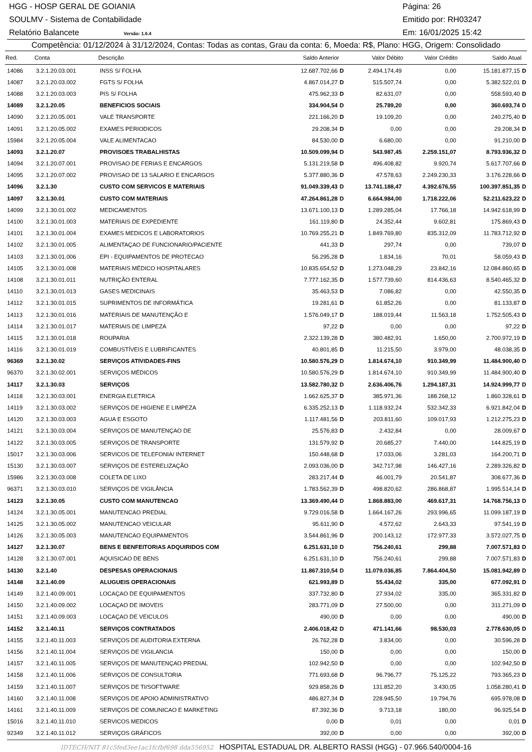HGG - HOSP GERAL DE GOIANIA Página: 26
SOULMV - Sistema de Contabilidade Emitido por: RH03247
Relatório Balancete Versão: 1.6.4 Em: 16/01/2025 15:42
Competência: 01/12/2024 à 31/12/2024, Contas: Todas as contas, Grau da conta: 6, Moeda: R$, Plano: HGG, Origem: Consolidado
| Red. | Conta | Descrição | Saldo Anterior | | Valor Débito | Valor Crédito | Saldo Atual | |
| --- | --- | --- | --- | --- | --- | --- | --- | --- |
| 14086 | 3.2.1.20.03.001 | INSS S/ FOLHA | 12.687.702,66 | D | 2.494.174,49 | 0,00 | 15.181.877,15 | D |
| 14087 | 3.2.1.20.03.002 | FGTS S/ FOLHA | 4.867.014,27 | D | 515.507,74 | 0,00 | 5.382.522,01 | D |
| 14088 | 3.2.1.20.03.003 | PIS S/ FOLHA | 475.962,33 | D | 82.631,07 | 0,00 | 558.593,40 | D |
| 14089 | 3.2.1.20.05 | BENEFICIOS SOCIAIS | 334.904,54 | D | 25.789,20 | 0,00 | 360.693,74 | D |
| 14090 | 3.2.1.20.05.001 | VALE TRANSPORTE | 221.166,20 | D | 19.109,20 | 0,00 | 240.275,40 | D |
| 14091 | 3.2.1.20.05.002 | EXAMES PERIODICOS | 29.208,34 | D | 0,00 | 0,00 | 29.208,34 | D |
| 15984 | 3.2.1.20.05.004 | VALE ALIMENTACAO | 84.530,00 | D | 6.680,00 | 0,00 | 91.210,00 | D |
| 14093 | 3.2.1.20.07 | PROVISOES TRABALHISTAS | 10.509.099,94 | D | 543.987,45 | 2.259.151,07 | 8.793.936,32 | D |
| 14094 | 3.2.1.20.07.001 | PROVISAO DE FERIAS E ENCARGOS | 5.131.219,58 | D | 496.408,82 | 9.920,74 | 5.617.707,66 | D |
| 14095 | 3.2.1.20.07.002 | PROVISAO DE 13 SALARIO E ENCARGOS | 5.377.880,36 | D | 47.578,63 | 2.249.230,33 | 3.176.228,66 | D |
| 14096 | 3.2.1.30 | CUSTO COM SERVICOS E MATERIAIS | 91.049.339,43 | D | 13.741.188,47 | 4.392.676,55 | 100.397.851,35 | D |
| 14097 | 3.2.1.30.01 | CUSTO COM MATERIAIS | 47.264.861,28 | D | 6.664.984,00 | 1.718.222,06 | 52.211.623,22 | D |
| 14099 | 3.2.1.30.01.002 | MEDICAMENTOS | 13.671.100,13 | D | 1.289.285,04 | 17.766,18 | 14.942.618,99 | D |
| 14100 | 3.2.1.30.01.003 | MATERIAIS DE EXPEDIENTE | 161.119,80 | D | 24.352,44 | 9.602,81 | 175.869,43 | D |
| 14101 | 3.2.1.30.01.004 | EXAMES MEDICOS E LABORATORIOS | 10.769.255,21 | D | 1.849.769,80 | 835.312,09 | 11.783.712,92 | D |
| 14102 | 3.2.1.30.01.005 | ALIMENTAÇAO DE FUNCIONARIO/PACIENTE | 441,33 | D | 297,74 | 0,00 | 739,07 | D |
| 14103 | 3.2.1.30.01.006 | EPI - EQUIPAMENTOS DE PROTECAO | 56.295,28 | D | 1.834,16 | 70,01 | 58.059,43 | D |
| 14105 | 3.2.1.30.01.008 | MATERIAIS MÉDICO HOSPITALARES | 10.835.654,52 | D | 1.273.048,29 | 23.842,16 | 12.084.860,65 | D |
| 14108 | 3.2.1.30.01.011 | NUTRIÇÃO ENTERAL | 7.777.162,35 | D | 1.577.739,60 | 814.436,63 | 8.540.465,32 | D |
| 14110 | 3.2.1.30.01.013 | GASES MEDICINAIS | 35.463,53 | D | 7.086,82 | 0,00 | 42.550,35 | D |
| 14112 | 3.2.1.30.01.015 | SUPRIMENTOS DE INFORMÁTICA | 19.281,61 | D | 61.852,26 | 0,00 | 81.133,87 | D |
| 14113 | 3.2.1.30.01.016 | MATERIAIS DE MANUTENÇÃO E | 1.576.049,17 | D | 188.019,44 | 11.563,18 | 1.752.505,43 | D |
| 14114 | 3.2.1.30.01.017 | MATERIAIS DE LIMPEZA | 97,22 | D | 0,00 | 0,00 | 97,22 | D |
| 14115 | 3.2.1.30.01.018 | ROUPARIA | 2.322.139,28 | D | 380.482,91 | 1.650,00 | 2.700.972,19 | D |
| 14116 | 3.2.1.30.01.019 | COMBUSTÍVEIS E LUBRIFICANTES | 40.801,85 | D | 11.215,50 | 3.979,00 | 48.038,35 | D |
| 96369 | 3.2.1.30.02 | SERVIÇOS ATIVIDADES-FINS | 10.580.576,29 | D | 1.814.674,10 | 910.349,99 | 11.484.900,40 | D |
| 96370 | 3.2.1.30.02.001 | SERVIÇOS MÉDICOS | 10.580.576,29 | D | 1.814.674,10 | 910.349,99 | 11.484.900,40 | D |
| 14117 | 3.2.1.30.03 | SERVIÇOS | 13.582.780,32 | D | 2.636.406,76 | 1.294.187,31 | 14.924.999,77 | D |
| 14118 | 3.2.1.30.03.001 | ENERGIA ELETRICA | 1.662.625,37 | D | 385.971,36 | 188.268,12 | 1.860.328,61 | D |
| 14119 | 3.2.1.30.03.002 | SERVIÇOS DE HIGIENE E LIMPEZA | 6.335.252,13 | D | 1.118.932,24 | 532.342,33 | 6.921.842,04 | D |
| 14120 | 3.2.1.30.03.003 | AGUA E ESGOTO | 1.117.481,56 | D | 203.811,60 | 109.017,93 | 1.212.275,23 | D |
| 14121 | 3.2.1.30.03.004 | SERVIÇOS DE MANUTENÇAO DE | 25.576,83 | D | 2.432,84 | 0,00 | 28.009,67 | D |
| 14122 | 3.2.1.30.03.005 | SERVIÇOS DE TRANSPORTE | 131.579,92 | D | 20.685,27 | 7.440,00 | 144.825,19 | D |
| 15017 | 3.2.1.30.03.006 | SERVICOS DE TELEFONIA/ INTERNET | 150.448,68 | D | 17.033,06 | 3.281,03 | 164.200,71 | D |
| 15130 | 3.2.1.30.03.007 | SERVIÇOS DE ESTERELIZAÇÃO | 2.093.036,00 | D | 342.717,98 | 146.427,16 | 2.289.326,82 | D |
| 15986 | 3.2.1.30.03.008 | COLETA DE LIXO | 283.217,44 | D | 46.001,79 | 20.541,87 | 308.677,36 | D |
| 96371 | 3.2.1.30.03.010 | SERVIÇOS DE VIGILÂNCIA | 1.783.562,39 | D | 498.820,62 | 286.868,87 | 1.995.514,14 | D |
| 14123 | 3.2.1.30.05 | CUSTO COM MANUTENCAO | 13.369.490,44 | D | 1.868.883,00 | 469.617,31 | 14.768.756,13 | D |
| 14124 | 3.2.1.30.05.001 | MANUTENCAO PREDIAL | 9.729.016,58 | D | 1.664.167,26 | 293.996,65 | 11.099.187,19 | D |
| 14125 | 3.2.1.30.05.002 | MANUTENCAO VEICULAR | 95.611,90 | D | 4.572,62 | 2.643,33 | 97.541,19 | D |
| 14126 | 3.2.1.30.05.003 | MANUTENCAO EQUIPAMENTOS | 3.544.861,96 | D | 200.143,12 | 172.977,33 | 3.572.027,75 | D |
| 14127 | 3.2.1.30.07 | BENS E BENFEITORIAS ADQUIRIDOS COM | 6.251.631,10 | D | 756.240,61 | 299,88 | 7.007.571,83 | D |
| 14128 | 3.2.1.30.07.001 | AQUISICAO DE BENS | 6.251.631,10 | D | 756.240,61 | 299,88 | 7.007.571,83 | D |
| 14130 | 3.2.1.40 | DESPESAS OPERACIONAIS | 11.867.310,54 | D | 11.079.036,85 | 7.864.404,50 | 15.081.942,89 | D |
| 14148 | 3.2.1.40.09 | ALUGUEIS OPERACIONAIS | 621.993,89 | D | 55.434,02 | 335,00 | 677.092,91 | D |
| 14149 | 3.2.1.40.09.001 | LOCAÇAO DE EQUIPAMENTOS | 337.732,80 | D | 27.934,02 | 335,00 | 365.331,82 | D |
| 14150 | 3.2.1.40.09.002 | LOCAÇAO DE IMOVEIS | 283.771,09 | D | 27.500,00 | 0,00 | 311.271,09 | D |
| 14151 | 3.2.1.40.09.003 | LOCAÇAO DE VEICULOS | 490,00 | D | 0,00 | 0,00 | 490,00 | D |
| 14152 | 3.2.1.40.11 | SERVIÇOS CONTRATADOS | 2.406.018,42 | D | 471.141,66 | 98.530,03 | 2.778.630,05 | D |
| 14155 | 3.2.1.40.11.003 | SERVIÇOS DE AUDITORIA EXTERNA | 26.762,28 | D | 3.834,00 | 0,00 | 30.596,28 | D |
| 14156 | 3.2.1.40.11.004 | SERVIÇOS DE VIGILANCIA | 150,00 | D | 0,00 | 0,00 | 150,00 | D |
| 14157 | 3.2.1.40.11.005 | SERVIÇOS DE MANUTENÇAO PREDIAL | 102.942,50 | D | 0,00 | 0,00 | 102.942,50 | D |
| 14158 | 3.2.1.40.11.006 | SERVIÇOS DE CONSULTORIA | 771.693,68 | D | 96.796,77 | 75.125,22 | 793.365,23 | D |
| 14159 | 3.2.1.40.11.007 | SERVIÇOS DE TI/SOFTWARE | 929.858,26 | D | 131.852,20 | 3.430,05 | 1.058.280,41 | D |
| 14160 | 3.2.1.40.11.008 | SERVIÇOS DE APOIO ADMINISTRATIVO | 486.827,34 | D | 228.945,50 | 19.794,76 | 695.978,08 | D |
| 14161 | 3.2.1.40.11.009 | SERVIÇOS DE COMUNICAO E MARKETING | 87.392,36 | D | 9.713,18 | 180,00 | 96.925,54 | D |
| 15016 | 3.2.1.40.11.010 | SERVICOS MEDICOS | 0,00 | D | 0,01 | 0,00 | 0,01 | D |
| 92349 | 3.2.1.40.11.012 | SERVIÇOS GRÁFICOS | 392,00 | D | 0,00 | 0,00 | 392,00 | D |
IDTECH/NIT 81c5fed3ee1ac1fcfbf698 dda556952 HOSPITAL ESTADUAL DR. ALBERTO RASSI (HGG) - 07.966.540/0004-16